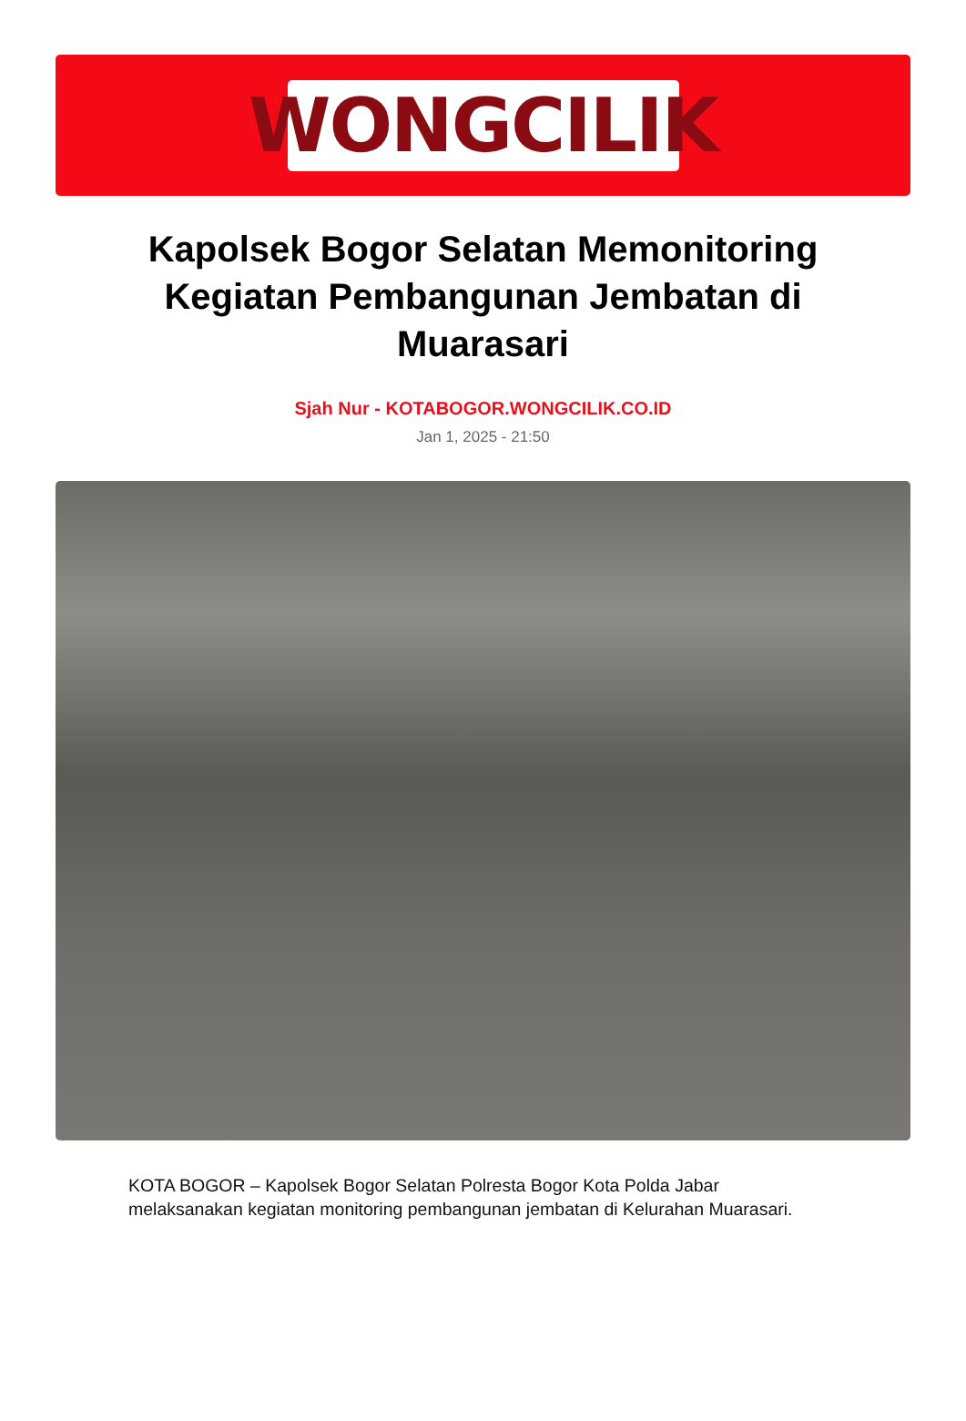WONGCILIK
Kapolsek Bogor Selatan Memonitoring Kegiatan Pembangunan Jembatan di Muarasari
Sjah Nur - KOTABOGOR.WONGCILIK.CO.ID
Jan 1, 2025 - 21:50
KOTA BOGOR – Kapolsek Bogor Selatan Polresta Bogor Kota Polda Jabar melaksanakan kegiatan monitoring pembangunan jembatan di Kelurahan Muarasari.